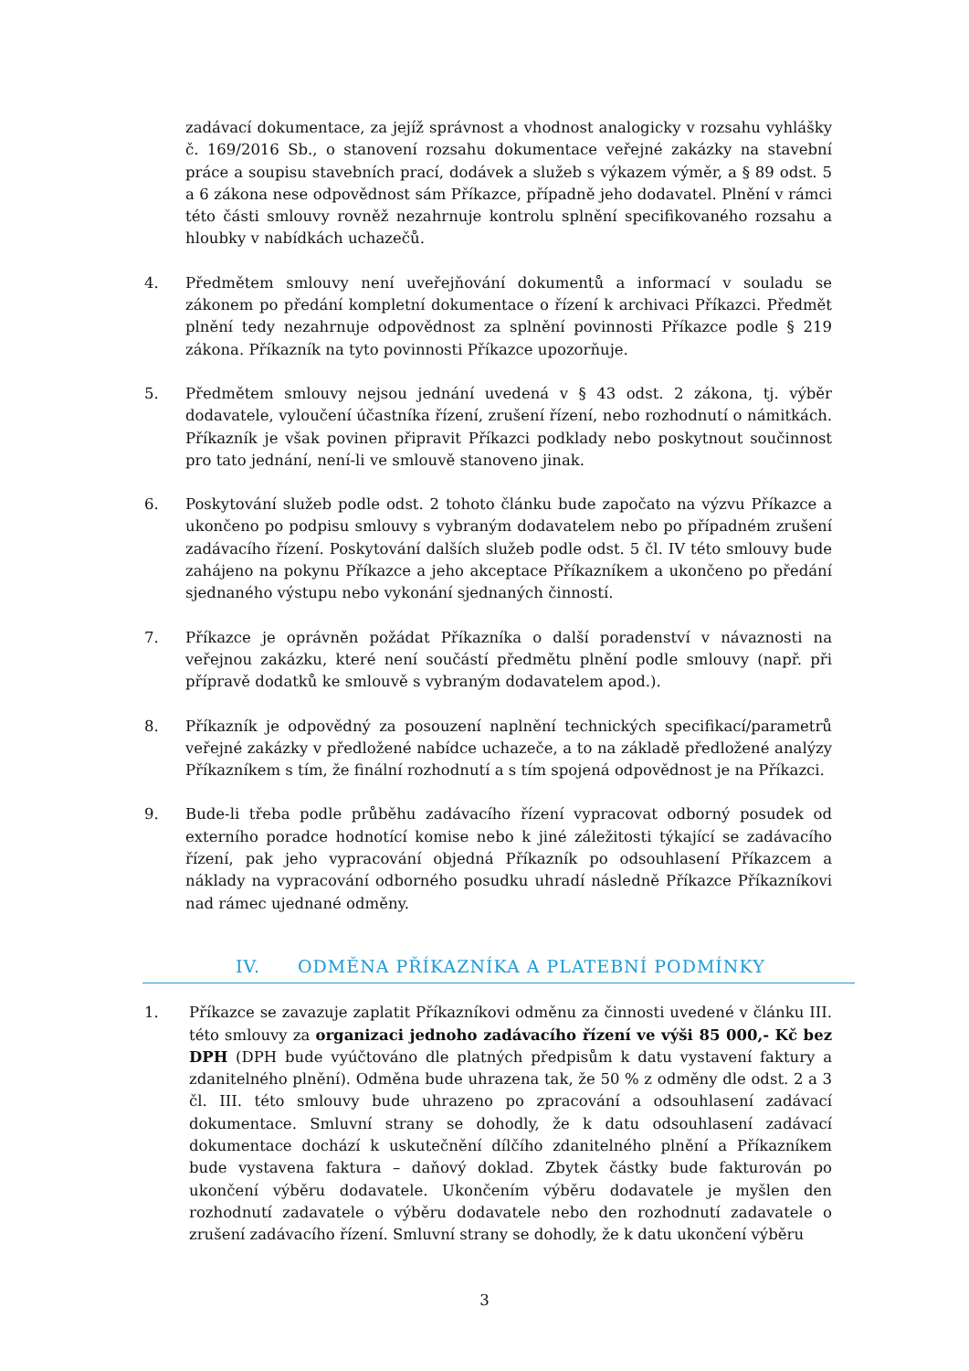zadávací dokumentace, za jejíž správnost a vhodnost analogicky v rozsahu vyhlášky č. 169/2016 Sb., o stanovení rozsahu dokumentace veřejné zakázky na stavební práce a soupisu stavebních prací, dodávek a služeb s výkazem výměr, a § 89 odst. 5 a 6 zákona nese odpovědnost sám Příkazce, případně jeho dodavatel. Plnění v rámci této části smlouvy rovněž nezahrnuje kontrolu splnění specifikovaného rozsahu a hloubky v nabídkách uchazečů.
4. Předmětem smlouvy není uveřejňování dokumentů a informací v souladu se zákonem po předání kompletní dokumentace o řízení k archivaci Příkazci. Předmět plnění tedy nezahrnuje odpovědnost za splnění povinnosti Příkazce podle § 219 zákona. Příkazník na tyto povinnosti Příkazce upozorňuje.
5. Předmětem smlouvy nejsou jednání uvedená v § 43 odst. 2 zákona, tj. výběr dodavatele, vyloučení účastníka řízení, zrušení řízení, nebo rozhodnutí o námitkách. Příkazník je však povinen připravit Příkazci podklady nebo poskytnout součinnost pro tato jednání, není-li ve smlouvě stanoveno jinak.
6. Poskytování služeb podle odst. 2 tohoto článku bude započato na výzvu Příkazce a ukončeno po podpisu smlouvy s vybraným dodavatelem nebo po případném zrušení zadávacího řízení. Poskytování dalších služeb podle odst. 5 čl. IV této smlouvy bude zahájeno na pokynu Příkazce a jeho akceptace Příkazníkem a ukončeno po předání sjednaného výstupu nebo vykonání sjednaných činností.
7. Příkazce je oprávněn požádat Příkazníka o další poradenství v návaznosti na veřejnou zakázku, které není součástí předmětu plnění podle smlouvy (např. při přípravě dodatků ke smlouvě s vybraným dodavatelem apod.).
8. Příkazník je odpovědný za posouzení naplnění technických specifikací/parametrů veřejné zakázky v předložené nabídce uchazeče, a to na základě předložené analýzy Příkazníkem s tím, že finální rozhodnutí a s tím spojená odpovědnost je na Příkazci.
9. Bude-li třeba podle průběhu zadávacího řízení vypracovat odborný posudek od externího poradce hodnotící komise nebo k jiné záležitosti týkající se zadávacího řízení, pak jeho vypracování objedná Příkazník po odsouhlasení Příkazcem a náklady na vypracování odborného posudku uhradí následně Příkazce Příkazníkovi nad rámec ujednané odměny.
IV. ODMĚNA PŘÍKAZNÍKA A PLATEBNÍ PODMÍNKY
1. Příkazce se zavazuje zaplatit Příkazníkovi odměnu za činnosti uvedené v článku III. této smlouvy za organizaci jednoho zadávacího řízení ve výši 85 000,- Kč bez DPH (DPH bude vyúčtováno dle platných předpisům k datu vystavení faktury a zdanitelného plnění). Odměna bude uhrazena tak, že 50 % z odměny dle odst. 2 a 3 čl. III. této smlouvy bude uhrazeno po zpracování a odsouhlasení zadávací dokumentace. Smluvní strany se dohodly, že k datu odsouhlasení zadávací dokumentace dochází k uskutečnění dílčího zdanitelného plnění a Příkazníkem bude vystavena faktura – daňový doklad. Zbytek částky bude fakturován po ukončení výběru dodavatele. Ukončením výběru dodavatele je myšlen den rozhodnutí zadavatele o výběru dodavatele nebo den rozhodnutí zadavatele o zrušení zadávacího řízení. Smluvní strany se dohodly, že k datu ukončení výběru
3